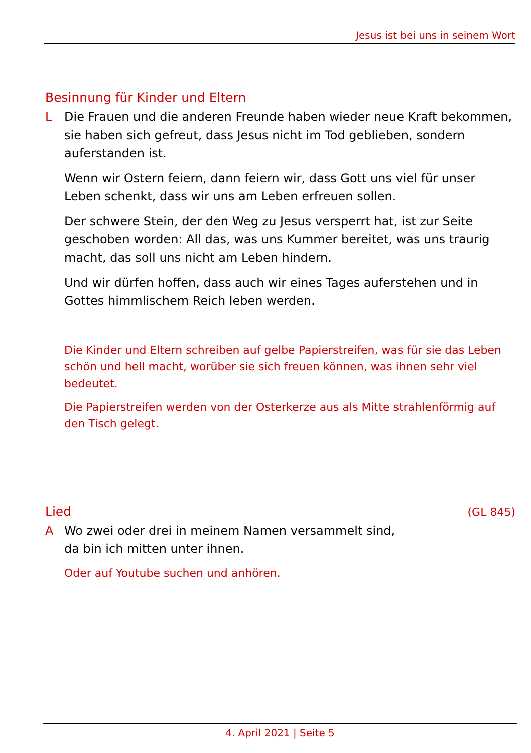Jesus ist bei uns in seinem Wort
Besinnung für Kinder und Eltern
L Die Frauen und die anderen Freunde haben wieder neue Kraft bekommen, sie haben sich gefreut, dass Jesus nicht im Tod geblieben, sondern auferstanden ist.
Wenn wir Ostern feiern, dann feiern wir, dass Gott uns viel für unser Leben schenkt, dass wir uns am Leben erfreuen sollen.
Der schwere Stein, der den Weg zu Jesus versperrt hat, ist zur Seite geschoben worden: All das, was uns Kummer bereitet, was uns traurig macht, das soll uns nicht am Leben hindern.
Und wir dürfen hoffen, dass auch wir eines Tages auferstehen und in Gottes himmlischem Reich leben werden.
Die Kinder und Eltern schreiben auf gelbe Papierstreifen, was für sie das Leben schön und hell macht, worüber sie sich freuen können, was ihnen sehr viel bedeutet.
Die Papierstreifen werden von der Osterkerze aus als Mitte strahlenförmig auf den Tisch gelegt.
Lied (GL 845)
A Wo zwei oder drei in meinem Namen versammelt sind,
da bin ich mitten unter ihnen.
Oder auf Youtube suchen und anhören.
4. April 2021 | Seite 5